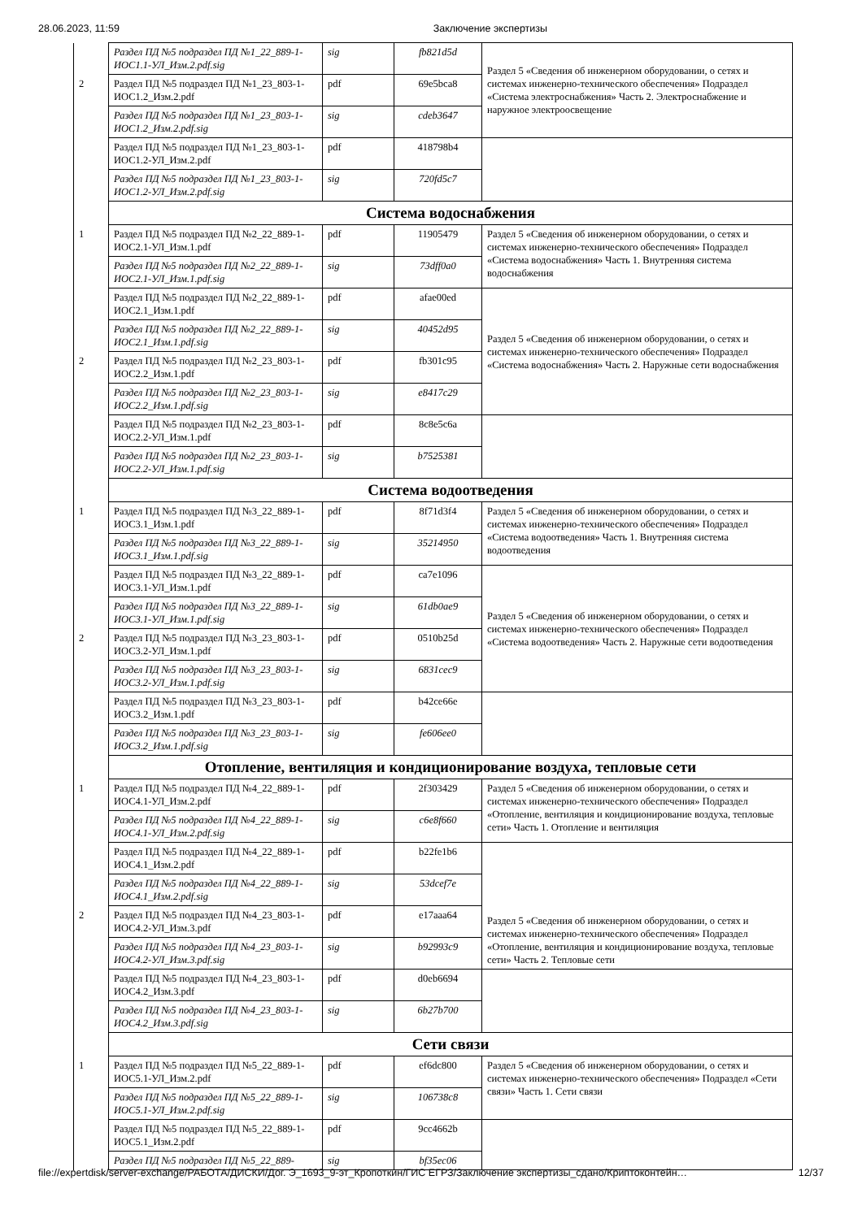28.06.2023, 11:59 Заключение экспертизы
| | Раздел ПД №5 подраздел ПД №1_22_889-1-ИОС1.1-УЛ_Изм.2.pdf.sig | sig | fb821d5d | Раздел 5 «Сведения об инженерном оборудовании, о сетях и системах инженерно-технического обеспечения» Подраздел «Система электроснабжения» Часть 2. Электроснабжение и наружное электроосвещение |
| 2 | Раздел ПД №5 подраздел ПД №1_23_803-1-ИОС1.2_Изм.2.pdf | pdf | 69e5bca8 | |
| | Раздел ПД №5 подраздел ПД №1_23_803-1-ИОС1.2_Изм.2.pdf.sig | sig | cdeb3647 | |
| | Раздел ПД №5 подраздел ПД №1_23_803-1-ИОС1.2-УЛ_Изм.2.pdf | pdf | 418798b4 | |
| | Раздел ПД №5 подраздел ПД №1_23_803-1-ИОС1.2-УЛ_Изм.2.pdf.sig | sig | 720fd5c7 | |
| | Система водоснабжения | | | |
| 1 | Раздел ПД №5 подраздел ПД №2_22_889-1-ИОС2.1-УЛ_Изм.1.pdf | pdf | 11905479 | Раздел 5 «Сведения об инженерном оборудовании, о сетях и системах инженерно-технического обеспечения» Подраздел «Система водоснабжения» Часть 1. Внутренняя система водоснабжения |
| | Раздел ПД №5 подраздел ПД №2_22_889-1-ИОС2.1-УЛ_Изм.1.pdf.sig | sig | 73dff0a0 | |
| | Раздел ПД №5 подраздел ПД №2_22_889-1-ИОС2.1_Изм.1.pdf | pdf | afae00ed | Раздел 5 «Сведения об инженерном оборудовании, о сетях и системах инженерно-технического обеспечения» Подраздел «Система водоснабжения» Часть 2. Наружные сети водоснабжения |
| | Раздел ПД №5 подраздел ПД №2_22_889-1-ИОС2.1_Изм.1.pdf.sig | sig | 40452d95 | |
| 2 | Раздел ПД №5 подраздел ПД №2_23_803-1-ИОС2.2_Изм.1.pdf | pdf | fb301c95 | |
| | Раздел ПД №5 подраздел ПД №2_23_803-1-ИОС2.2_Изм.1.pdf.sig | sig | e8417c29 | |
| | Раздел ПД №5 подраздел ПД №2_23_803-1-ИОС2.2-УЛ_Изм.1.pdf | pdf | 8c8e5c6a | |
| | Раздел ПД №5 подраздел ПД №2_23_803-1-ИОС2.2-УЛ_Изм.1.pdf.sig | sig | b7525381 | |
| | Система водоотведения | | | |
| 1 | Раздел ПД №5 подраздел ПД №3_22_889-1-ИОС3.1_Изм.1.pdf | pdf | 8f71d3f4 | Раздел 5 «Сведения об инженерном оборудовании, о сетях и системах инженерно-технического обеспечения» Подраздел «Система водоотведения» Часть 1. Внутренняя система водоотведения |
| | Раздел ПД №5 подраздел ПД №3_22_889-1-ИОС3.1_Изм.1.pdf.sig | sig | 35214950 | |
| | Раздел ПД №5 подраздел ПД №3_22_889-1-ИОС3.1-УЛ_Изм.1.pdf | pdf | ca7e1096 | Раздел 5 «Сведения об инженерном оборудовании, о сетях и системах инженерно-технического обеспечения» Подраздел «Система водоотведения» Часть 2. Наружные сети водоотведения |
| | Раздел ПД №5 подраздел ПД №3_22_889-1-ИОС3.1-УЛ_Изм.1.pdf.sig | sig | 61db0ae9 | |
| 2 | Раздел ПД №5 подраздел ПД №3_23_803-1-ИОС3.2-УЛ_Изм.1.pdf | pdf | 0510b25d | |
| | Раздел ПД №5 подраздел ПД №3_23_803-1-ИОС3.2-УЛ_Изм.1.pdf.sig | sig | 6831cec9 | |
| | Раздел ПД №5 подраздел ПД №3_23_803-1-ИОС3.2_Изм.1.pdf | pdf | b42ce66e | |
| | Раздел ПД №5 подраздел ПД №3_23_803-1-ИОС3.2_Изм.1.pdf.sig | sig | fe606ee0 | |
| | Отопление, вентиляция и кондиционирование воздуха, тепловые сети | | | |
| 1 | Раздел ПД №5 подраздел ПД №4_22_889-1-ИОС4.1-УЛ_Изм.2.pdf | pdf | 2f303429 | Раздел 5 «Сведения об инженерном оборудовании, о сетях и системах инженерно-технического обеспечения» Подраздел «Отопление, вентиляция и кондиционирование воздуха, тепловые сети» Часть 1. Отопление и вентиляция |
| | Раздел ПД №5 подраздел ПД №4_22_889-1-ИОС4.1-УЛ_Изм.2.pdf.sig | sig | c6e8f660 | |
| | Раздел ПД №5 подраздел ПД №4_22_889-1-ИОС4.1_Изм.2.pdf | pdf | b22fe1b6 | Раздел 5 «Сведения об инженерном оборудовании, о сетях и системах инженерно-технического обеспечения» Подраздел «Отопление, вентиляция и кондиционирование воздуха, тепловые сети» Часть 2. Тепловые сети |
| | Раздел ПД №5 подраздел ПД №4_22_889-1-ИОС4.1_Изм.2.pdf.sig | sig | 53dcef7e | |
| 2 | Раздел ПД №5 подраздел ПД №4_23_803-1-ИОС4.2-УЛ_Изм.3.pdf | pdf | e17aaa64 | |
| | Раздел ПД №5 подраздел ПД №4_23_803-1-ИОС4.2-УЛ_Изм.3.pdf.sig | sig | b92993c9 | |
| | Раздел ПД №5 подраздел ПД №4_23_803-1-ИОС4.2_Изм.3.pdf | pdf | d0eb6694 | |
| | Раздел ПД №5 подраздел ПД №4_23_803-1-ИОС4.2_Изм.3.pdf.sig | sig | 6b27b700 | |
| | Сети связи | | | |
| 1 | Раздел ПД №5 подраздел ПД №5_22_889-1-ИОС5.1-УЛ_Изм.2.pdf | pdf | ef6dc800 | Раздел 5 «Сведения об инженерном оборудовании, о сетях и системах инженерно-технического обеспечения» Подраздел «Сети связи» Часть 1. Сети связи |
| | Раздел ПД №5 подраздел ПД №5_22_889-1-ИОС5.1-УЛ_Изм.2.pdf.sig | sig | 106738c8 | |
| | Раздел ПД №5 подраздел ПД №5_22_889-1-ИОС5.1_Изм.2.pdf | pdf | 9cc4662b | |
| | Раздел ПД №5 подраздел ПД №5_22_889- | sig | bf35ec06 | |
file://expertdisk/server-exchange/РАБОТА/ДИСКИ/Дог. Э_1693_9-эт_Кропоткин/ГИС ЕГРЗ/Заключение экспертизы_сдано/Криптоконтейн… 12/37